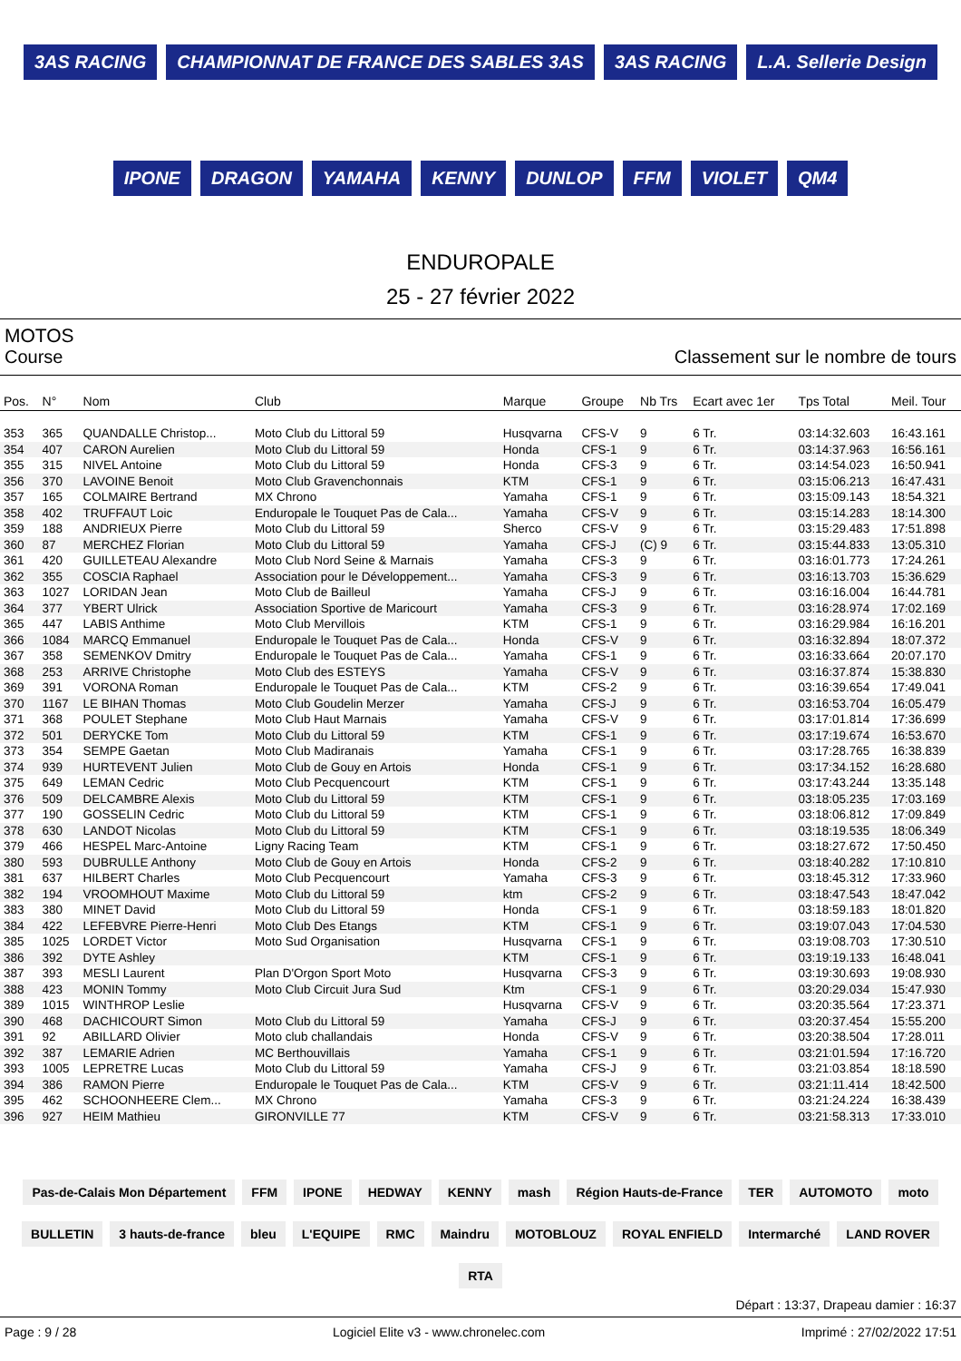3AS RACING CHAMPIONNAT DE FRANCE DES SABLES 3AS 3AS RACING L.A. Sellerie Design IPONE DRAGON YAMAHA KENNY DUNLOP FFM VIOLET QM4
ENDUROPALE
25 - 27 février 2022
MOTOS
Course Classement sur le nombre de tours
| Pos. | N° | Nom | Club | Marque | Groupe | Nb Trs | Ecart avec 1er | Tps Total | Meil. Tour |
| --- | --- | --- | --- | --- | --- | --- | --- | --- | --- |
| 353 | 365 | QUANDALLE Christop... | Moto Club du Littoral 59 | Husqvarna | CFS-V | 9 | 6 Tr. | 03:14:32.603 | 16:43.161 |
| 354 | 407 | CARON Aurelien | Moto Club du Littoral 59 | Honda | CFS-1 | 9 | 6 Tr. | 03:14:37.963 | 16:56.161 |
| 355 | 315 | NIVEL Antoine | Moto Club du Littoral 59 | Honda | CFS-3 | 9 | 6 Tr. | 03:14:54.023 | 16:50.941 |
| 356 | 370 | LAVOINE Benoit | Moto Club Gravenchonnais | KTM | CFS-1 | 9 | 6 Tr. | 03:15:06.213 | 16:47.431 |
| 357 | 165 | COLMAIRE Bertrand | MX Chrono | Yamaha | CFS-1 | 9 | 6 Tr. | 03:15:09.143 | 18:54.321 |
| 358 | 402 | TRUFFAUT Loic | Enduropale le Touquet Pas de Cala... | Yamaha | CFS-V | 9 | 6 Tr. | 03:15:14.283 | 18:14.300 |
| 359 | 188 | ANDRIEUX Pierre | Moto Club du Littoral 59 | Sherco | CFS-V | 9 | 6 Tr. | 03:15:29.483 | 17:51.898 |
| 360 | 87 | MERCHEZ Florian | Moto Club du Littoral 59 | Yamaha | CFS-J | (C) 9 | 6 Tr. | 03:15:44.833 | 13:05.310 |
| 361 | 420 | GUILLETEAU Alexandre | Moto Club Nord Seine & Marnais | Yamaha | CFS-3 | 9 | 6 Tr. | 03:16:01.773 | 17:24.261 |
| 362 | 355 | COSCIA Raphael | Association pour le Développement... | Yamaha | CFS-3 | 9 | 6 Tr. | 03:16:13.703 | 15:36.629 |
| 363 | 1027 | LORIDAN Jean | Moto Club de Bailleul | Yamaha | CFS-J | 9 | 6 Tr. | 03:16:16.004 | 16:44.781 |
| 364 | 377 | YBERT Ulrick | Association Sportive de Maricourt | Yamaha | CFS-3 | 9 | 6 Tr. | 03:16:28.974 | 17:02.169 |
| 365 | 447 | LABIS Anthime | Moto Club Mervillois | KTM | CFS-1 | 9 | 6 Tr. | 03:16:29.984 | 16:16.201 |
| 366 | 1084 | MARCQ Emmanuel | Enduropale le Touquet Pas de Cala... | Honda | CFS-V | 9 | 6 Tr. | 03:16:32.894 | 18:07.372 |
| 367 | 358 | SEMENKOV Dmitry | Enduropale le Touquet Pas de Cala... | Yamaha | CFS-1 | 9 | 6 Tr. | 03:16:33.664 | 20:07.170 |
| 368 | 253 | ARRIVE Christophe | Moto Club des ESTEYS | Yamaha | CFS-V | 9 | 6 Tr. | 03:16:37.874 | 15:38.830 |
| 369 | 391 | VORONA Roman | Enduropale le Touquet Pas de Cala... | KTM | CFS-2 | 9 | 6 Tr. | 03:16:39.654 | 17:49.041 |
| 370 | 1167 | LE BIHAN Thomas | Moto Club Goudelin Merzer | Yamaha | CFS-J | 9 | 6 Tr. | 03:16:53.704 | 16:05.479 |
| 371 | 368 | POULET Stephane | Moto Club Haut Marnais | Yamaha | CFS-V | 9 | 6 Tr. | 03:17:01.814 | 17:36.699 |
| 372 | 501 | DERYCKE Tom | Moto Club du Littoral 59 | KTM | CFS-1 | 9 | 6 Tr. | 03:17:19.674 | 16:53.670 |
| 373 | 354 | SEMPE Gaetan | Moto Club Madiranais | Yamaha | CFS-1 | 9 | 6 Tr. | 03:17:28.765 | 16:38.839 |
| 374 | 939 | HURTEVENT Julien | Moto Club de Gouy en Artois | Honda | CFS-1 | 9 | 6 Tr. | 03:17:34.152 | 16:28.680 |
| 375 | 649 | LEMAN Cedric | Moto Club Pecquencourt | KTM | CFS-1 | 9 | 6 Tr. | 03:17:43.244 | 13:35.148 |
| 376 | 509 | DELCAMBRE Alexis | Moto Club du Littoral 59 | KTM | CFS-1 | 9 | 6 Tr. | 03:18:05.235 | 17:03.169 |
| 377 | 190 | GOSSELIN Cedric | Moto Club du Littoral 59 | KTM | CFS-1 | 9 | 6 Tr. | 03:18:06.812 | 17:09.849 |
| 378 | 630 | LANDOT Nicolas | Moto Club du Littoral 59 | KTM | CFS-1 | 9 | 6 Tr. | 03:18:19.535 | 18:06.349 |
| 379 | 466 | HESPEL Marc-Antoine | Ligny Racing Team | KTM | CFS-1 | 9 | 6 Tr. | 03:18:27.672 | 17:50.450 |
| 380 | 593 | DUBRULLE Anthony | Moto Club de Gouy en Artois | Honda | CFS-2 | 9 | 6 Tr. | 03:18:40.282 | 17:10.810 |
| 381 | 637 | HILBERT Charles | Moto Club Pecquencourt | Yamaha | CFS-3 | 9 | 6 Tr. | 03:18:45.312 | 17:33.960 |
| 382 | 194 | VROOMHOUT Maxime | Moto Club du Littoral 59 | ktm | CFS-2 | 9 | 6 Tr. | 03:18:47.543 | 18:47.042 |
| 383 | 380 | MINET David | Moto Club du Littoral 59 | Honda | CFS-1 | 9 | 6 Tr. | 03:18:59.183 | 18:01.820 |
| 384 | 422 | LEFEBVRE Pierre-Henri | Moto Club Des Etangs | KTM | CFS-1 | 9 | 6 Tr. | 03:19:07.043 | 17:04.530 |
| 385 | 1025 | LORDET Victor | Moto Sud Organisation | Husqvarna | CFS-1 | 9 | 6 Tr. | 03:19:08.703 | 17:30.510 |
| 386 | 392 | DYTE Ashley | | KTM | CFS-1 | 9 | 6 Tr. | 03:19:19.133 | 16:48.041 |
| 387 | 393 | MESLI Laurent | Plan D'Orgon Sport Moto | Husqvarna | CFS-3 | 9 | 6 Tr. | 03:19:30.693 | 19:08.930 |
| 388 | 423 | MONIN Tommy | Moto Club Circuit Jura Sud | Ktm | CFS-1 | 9 | 6 Tr. | 03:20:29.034 | 15:47.930 |
| 389 | 1015 | WINTHROP Leslie | | Husqvarna | CFS-V | 9 | 6 Tr. | 03:20:35.564 | 17:23.371 |
| 390 | 468 | DACHICOURT Simon | Moto Club du Littoral 59 | Yamaha | CFS-J | 9 | 6 Tr. | 03:20:37.454 | 15:55.200 |
| 391 | 92 | ABILLARD Olivier | Moto club challandais | Honda | CFS-V | 9 | 6 Tr. | 03:20:38.504 | 17:28.011 |
| 392 | 387 | LEMARIE Adrien | MC Berthouvillais | Yamaha | CFS-1 | 9 | 6 Tr. | 03:21:01.594 | 17:16.720 |
| 393 | 1005 | LEPRETRE Lucas | Moto Club du Littoral 59 | Yamaha | CFS-J | 9 | 6 Tr. | 03:21:03.854 | 18:18.590 |
| 394 | 386 | RAMON Pierre | Enduropale le Touquet Pas de Cala... | KTM | CFS-V | 9 | 6 Tr. | 03:21:11.414 | 18:42.500 |
| 395 | 462 | SCHOONHEERE Clem... | MX Chrono | Yamaha | CFS-3 | 9 | 6 Tr. | 03:21:24.224 | 16:38.439 |
| 396 | 927 | HEIM Mathieu | GIRONVILLE 77 | KTM | CFS-V | 9 | 6 Tr. | 03:21:58.313 | 17:33.010 |
Pas-de-Calais Mon Département FFM IPONE HEDWAY KENNY mash Région Hauts-de-France TER AUTOMOTO moto BULLETIN 3 hauts-de-france bleu L'EQUIPE RMC Maindru MOTOBLOUZ ROYAL ENFIELD Intermarché LAND ROVER RTA
Départ : 13:37, Drapeau damier : 16:37
Page : 9 / 28 Logiciel Elite v3 - www.chronelec.com Imprimé : 27/02/2022 17:51